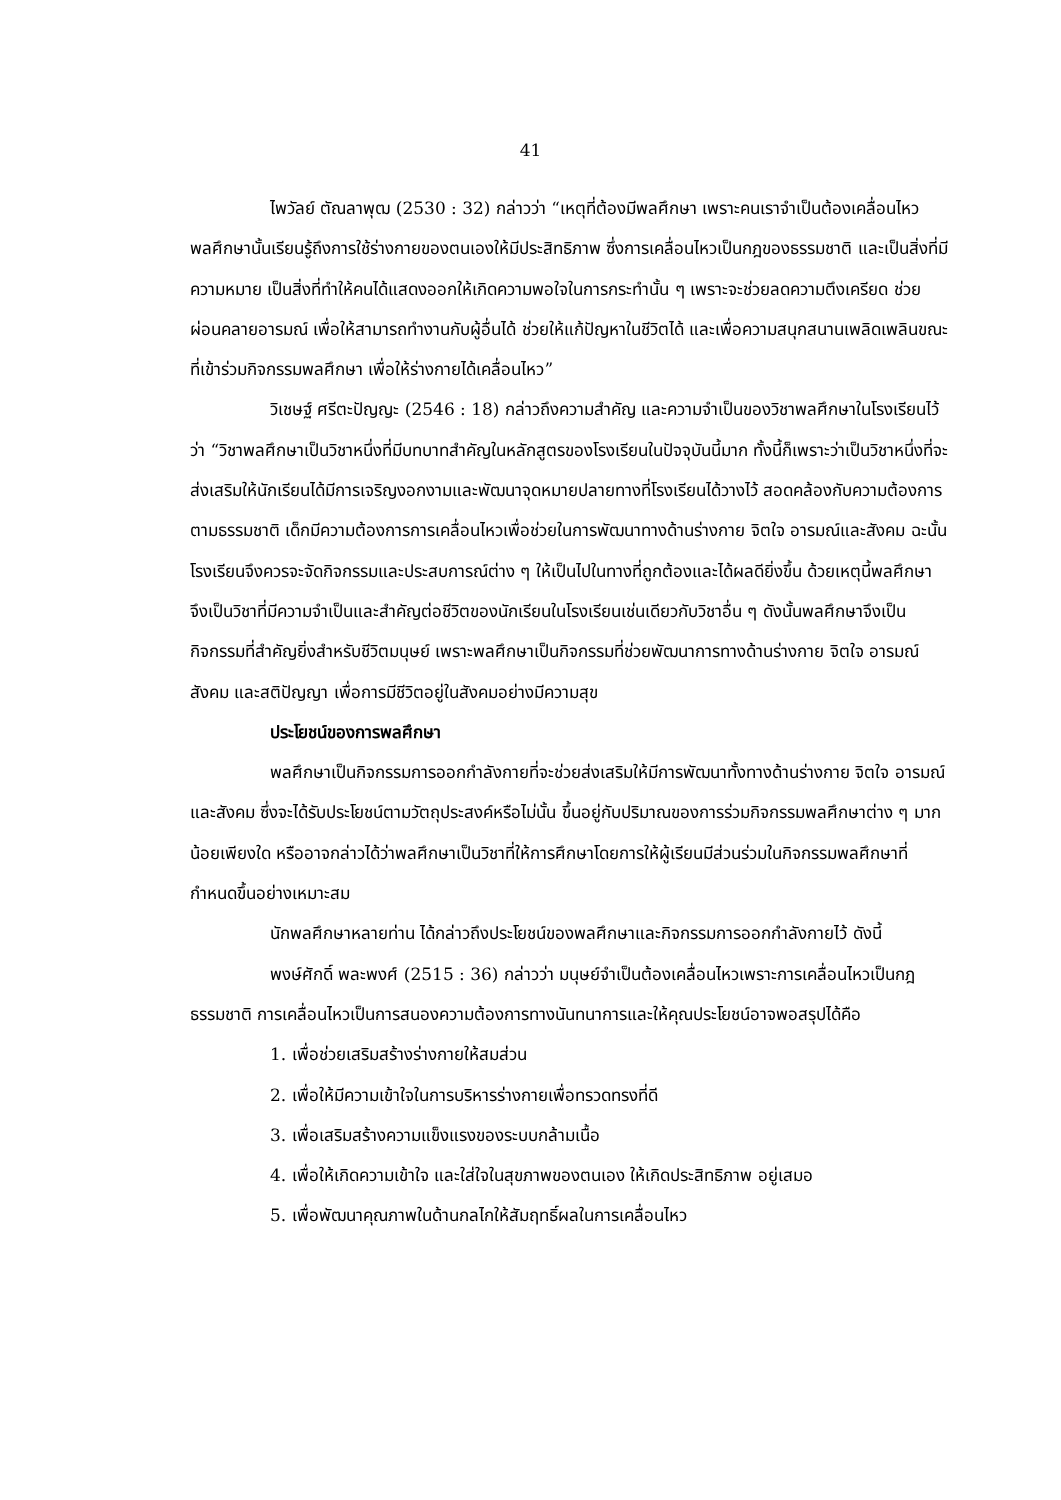41
ไพวัลย์ ตัณลาพุฒ (2530 : 32) กล่าวว่า “เหตุที่ต้องมีพลศึกษา เพราะคนเราจำเป็นต้องเคลื่อนไหว พลศึกษานั้นเรียนรู้ถึงการใช้ร่างกายของตนเองให้มีประสิทธิภาพ ซึ่งการเคลื่อนไหวเป็นกฎของธรรมชาติ และเป็นสิ่งที่มีความหมาย เป็นสิ่งที่ทำให้คนได้แสดงออกให้เกิดความพอใจในการกระทำนั้น ๆ เพราะจะช่วยลดความตึงเครียด ช่วยผ่อนคลายอารมณ์ เพื่อให้สามารถทำงานกับผู้อื่นได้ ช่วยให้แก้ปัญหาในชีวิตได้ และเพื่อความสนุกสนานเพลิดเพลินขณะที่เข้าร่วมกิจกรรมพลศึกษา เพื่อให้ร่างกายได้เคลื่อนไหว”
วิเชษฐ์ ศรีตะปัญญะ (2546 : 18) กล่าวถึงความสำคัญ และความจำเป็นของวิชาพลศึกษาในโรงเรียนไว้ว่า “วิชาพลศึกษาเป็นวิชาหนึ่งที่มีบทบาทสำคัญในหลักสูตรของโรงเรียนในปัจจุบันนี้มาก ทั้งนี้ก็เพราะว่าเป็นวิชาหนึ่งที่จะส่งเสริมให้นักเรียนได้มีการเจริญงอกงามและพัฒนาจุดหมายปลายทางที่โรงเรียนได้วางไว้ สอดคล้องกับความต้องการตามธรรมชาติ เด็กมีความต้องการการเคลื่อนไหวเพื่อช่วยในการพัฒนาทางด้านร่างกาย จิตใจ อารมณ์และสังคม ฉะนั้นโรงเรียนจึงควรจะจัดกิจกรรมและประสบการณ์ต่าง ๆ ให้เป็นไปในทางที่ถูกต้องและได้ผลดียิ่งขึ้น ด้วยเหตุนี้พลศึกษาจึงเป็นวิชาที่มีความจำเป็นและสำคัญต่อชีวิตของนักเรียนในโรงเรียนเช่นเดียวกับวิชาอื่น ๆ ดังนั้นพลศึกษาจึงเป็นกิจกรรมที่สำคัญยิ่งสำหรับชีวิตมนุษย์ เพราะพลศึกษาเป็นกิจกรรมที่ช่วยพัฒนาการทางด้านร่างกาย จิตใจ อารมณ์ สังคม และสติปัญญา เพื่อการมีชีวิตอยู่ในสังคมอย่างมีความสุข
ประโยชน์ของการพลศึกษา
พลศึกษาเป็นกิจกรรมการออกกำลังกายที่จะช่วยส่งเสริมให้มีการพัฒนาทั้งทางด้านร่างกาย จิตใจ อารมณ์ และสังคม ซึ่งจะได้รับประโยชน์ตามวัตถุประสงค์หรือไม่นั้น ขึ้นอยู่กับปริมาณของการร่วมกิจกรรมพลศึกษาต่าง ๆ มากน้อยเพียงใด หรืออาจกล่าวได้ว่าพลศึกษาเป็นวิชาที่ให้การศึกษาโดยการให้ผู้เรียนมีส่วนร่วมในกิจกรรมพลศึกษาที่กำหนดขึ้นอย่างเหมาะสม
นักพลศึกษาหลายท่าน ได้กล่าวถึงประโยชน์ของพลศึกษาและกิจกรรมการออกกำลังกายไว้ ดังนี้
พงษ์ศักดิ์ พละพงศ์ (2515 : 36) กล่าวว่า มนุษย์จำเป็นต้องเคลื่อนไหวเพราะการเคลื่อนไหวเป็นกฎธรรมชาติ การเคลื่อนไหวเป็นการสนองความต้องการทางนันทนาการและให้คุณประโยชน์อาจพอสรุปได้คือ
1. เพื่อช่วยเสริมสร้างร่างกายให้สมส่วน
2. เพื่อให้มีความเข้าใจในการบริหารร่างกายเพื่อทรวดทรงที่ดี
3. เพื่อเสริมสร้างความแข็งแรงของระบบกล้ามเนื้อ
4. เพื่อให้เกิดความเข้าใจ และใส่ใจในสุขภาพของตนเอง ให้เกิดประสิทธิภาพ อยู่เสมอ
5. เพื่อพัฒนาคุณภาพในด้านกลไกให้สัมฤทธิ์ผลในการเคลื่อนไหว